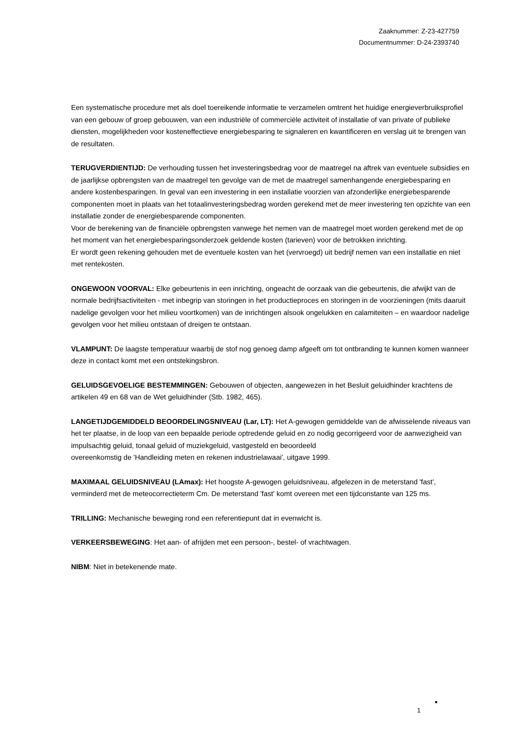Zaaknummer: Z-23-427759
Documentnummer: D-24-2393740
Een systematische procedure met als doel toereikende informatie te verzamelen omtrent het huidige energieverbruiksprofiel van een gebouw of groep gebouwen, van een industriële of commerciële activiteit of installatie of van private of publieke diensten, mogelijkheden voor kosteneffectieve energiebesparing te signaleren en kwantificeren en verslag uit te brengen van de resultaten.
TERUGVERDIENTIJD: De verhouding tussen het investeringsbedrag voor de maatregel na aftrek van eventuele subsidies en de jaarlijkse opbrengsten van de maatregel ten gevolge van de met de maatregel samenhangende energiebesparing en andere kostenbesparingen. In geval van een investering in een installatie voorzien van afzonderlijke energiebesparende componenten moet in plaats van het totaalinvesteringsbedrag worden gerekend met de meer investering ten opzichte van een installatie zonder de energiebesparende componenten.
Voor de berekening van de financiële opbrengsten vanwege het nemen van de maatregel moet worden gerekend met de op het moment van het energiebesparingsonderzoek geldende kosten (tarieven) voor de betrokken inrichting.
Er wordt geen rekening gehouden met de eventuele kosten van het (vervroegd) uit bedrijf nemen van een installatie en niet met rentekosten.
ONGEWOON VOORVAL: Elke gebeurtenis in een inrichting, ongeacht de oorzaak van die gebeurtenis, die afwijkt van de normale bedrijfsactiviteiten - met inbegrip van storingen in het productieproces en storingen in de voorzieningen (mits daaruit nadelige gevolgen voor het milieu voortkomen) van de inrichtingen alsook ongelukken en calamiteiten – en waardoor nadelige gevolgen voor het milieu ontstaan of dreigen te ontstaan.
VLAMPUNT: De laagste temperatuur waarbij de stof nog genoeg damp afgeeft om tot ontbranding te kunnen komen wanneer deze in contact komt met een ontstekingsbron.
GELUIDSGEVOELIGE BESTEMMINGEN: Gebouwen of objecten, aangewezen in het Besluit geluidhinder krachtens de artikelen 49 en 68 van de Wet geluidhinder (Stb. 1982, 465).
LANGETIJDGEMIDDELD BEOORDELINGSNIVEAU (Lar, LT): Het A-gewogen gemiddelde van de afwisselende niveaus van het ter plaatse, in de loop van een bepaalde periode optredende geluid en zo nodig gecorrigeerd voor de aanwezigheid van impulsachtig geluid, tonaal geluid of muziekgeluid, vastgesteld en beoordeeld
overeenkomstig de 'Handleiding meten en rekenen industrielawaai', uitgave 1999.
MAXIMAAL GELUIDSNIVEAU (LAmax): Het hoogste A-gewogen geluidsniveau, afgelezen in de meterstand 'fast', verminderd met de meteocorrectieterm Cm. De meterstand 'fast' komt overeen met een tijdconstante van 125 ms.
TRILLING: Mechanische beweging rond een referentiepunt dat in evenwicht is.
VERKEERSBEWEGING: Het aan- of afrijden met een persoon-, bestel- of vrachtwagen.
NIBM: Niet in betekenende mate.
1